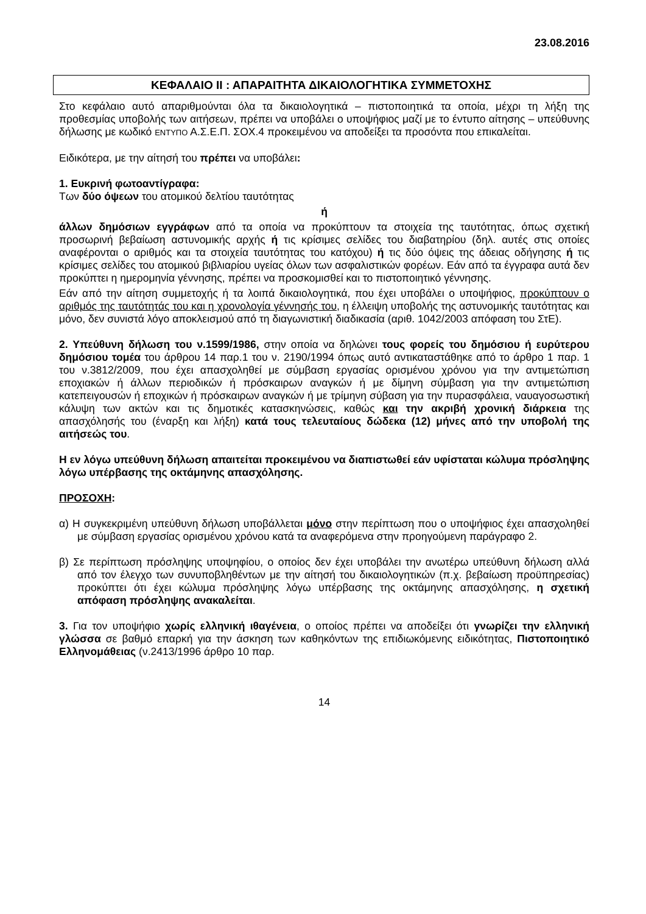23.08.2016
ΚΕΦΑΛΑΙΟ ΙΙ : ΑΠΑΡΑΙΤΗΤΑ ΔΙΚΑΙΟΛΟΓΗΤΙΚΑ ΣΥΜΜΕΤΟΧΗΣ
Στο κεφάλαιο αυτό απαριθμούνται όλα τα δικαιολογητικά – πιστοποιητικά τα οποία, μέχρι τη λήξη της προθεσμίας υποβολής των αιτήσεων, πρέπει να υποβάλει ο υποψήφιος μαζί με το έντυπο αίτησης – υπεύθυνης δήλωσης με κωδικό ΕΝΤΥΠΟ Α.Σ.Ε.Π. ΣΟΧ.4 προκειμένου να αποδείξει τα προσόντα που επικαλείται.
Ειδικότερα, με την αίτησή του πρέπει να υποβάλει:
1. Ευκρινή φωτοαντίγραφα:
Των δύο όψεων του ατομικού δελτίου ταυτότητας
ή
άλλων δημόσιων εγγράφων από τα οποία να προκύπτουν τα στοιχεία της ταυτότητας, όπως σχετική προσωρινή βεβαίωση αστυνομικής αρχής ή τις κρίσιμες σελίδες του διαβατηρίου (δηλ. αυτές στις οποίες αναφέρονται ο αριθμός και τα στοιχεία ταυτότητας του κατόχου) ή τις δύο όψεις της άδειας οδήγησης ή τις κρίσιμες σελίδες του ατομικού βιβλιαρίου υγείας όλων των ασφαλιστικών φορέων. Εάν από τα έγγραφα αυτά δεν προκύπτει η ημερομηνία γέννησης, πρέπει να προσκομισθεί και το πιστοποιητικό γέννησης.
Εάν από την αίτηση συμμετοχής ή τα λοιπά δικαιολογητικά, που έχει υποβάλει ο υποψήφιος, προκύπτουν ο αριθμός της ταυτότητάς του και η χρονολογία γέννησής του, η έλλειψη υποβολής της αστυνομικής ταυτότητας και μόνο, δεν συνιστά λόγο αποκλεισμού από τη διαγωνιστική διαδικασία (αριθ. 1042/2003 απόφαση του ΣτΕ).
2. Υπεύθυνη δήλωση του ν.1599/1986, στην οποία να δηλώνει τους φορείς του δημόσιου ή ευρύτερου δημόσιου τομέα του άρθρου 14 παρ.1 του ν. 2190/1994 όπως αυτό αντικαταστάθηκε από το άρθρο 1 παρ. 1 του ν.3812/2009, που έχει απασχοληθεί με σύμβαση εργασίας ορισμένου χρόνου για την αντιμετώπιση εποχιακών ή άλλων περιοδικών ή πρόσκαιρων αναγκών ή με δίμηνη σύμβαση για την αντιμετώπιση κατεπειγουσών ή εποχικών ή πρόσκαιρων αναγκών ή με τρίμηνη σύβαση για την πυρασφάλεια, ναυαγοσωστική κάλυψη των ακτών και τις δημοτικές κατασκηνώσεις, καθώς και την ακριβή χρονική διάρκεια της απασχόλησής του (έναρξη και λήξη) κατά τους τελευταίους δώδεκα (12) μήνες από την υποβολή της αιτήσεώς του.
Η εν λόγω υπεύθυνη δήλωση απαιτείται προκειμένου να διαπιστωθεί εάν υφίσταται κώλυμα πρόσληψης λόγω υπέρβασης της οκτάμηνης απασχόλησης.
ΠΡΟΣΟΧΗ:
α) Η συγκεκριμένη υπεύθυνη δήλωση υποβάλλεται μόνο στην περίπτωση που ο υποψήφιος έχει απασχοληθεί με σύμβαση εργασίας ορισμένου χρόνου κατά τα αναφερόμενα στην προηγούμενη παράγραφο 2.
β) Σε περίπτωση πρόσληψης υποψηφίου, ο οποίος δεν έχει υποβάλει την ανωτέρω υπεύθυνη δήλωση αλλά από τον έλεγχο των συνυποβληθέντων με την αίτησή του δικαιολογητικών (π.χ. βεβαίωση προϋπηρεσίας) προκύπτει ότι έχει κώλυμα πρόσληψης λόγω υπέρβασης της οκτάμηνης απασχόλησης, η σχετική απόφαση πρόσληψης ανακαλείται.
3. Για τον υποψήφιο χωρίς ελληνική ιθαγένεια, ο οποίος πρέπει να αποδείξει ότι γνωρίζει την ελληνική γλώσσα σε βαθμό επαρκή για την άσκηση των καθηκόντων της επιδιωκόμενης ειδικότητας, Πιστοποιητικό Ελληνομάθειας (ν.2413/1996 άρθρο 10 παρ.
14